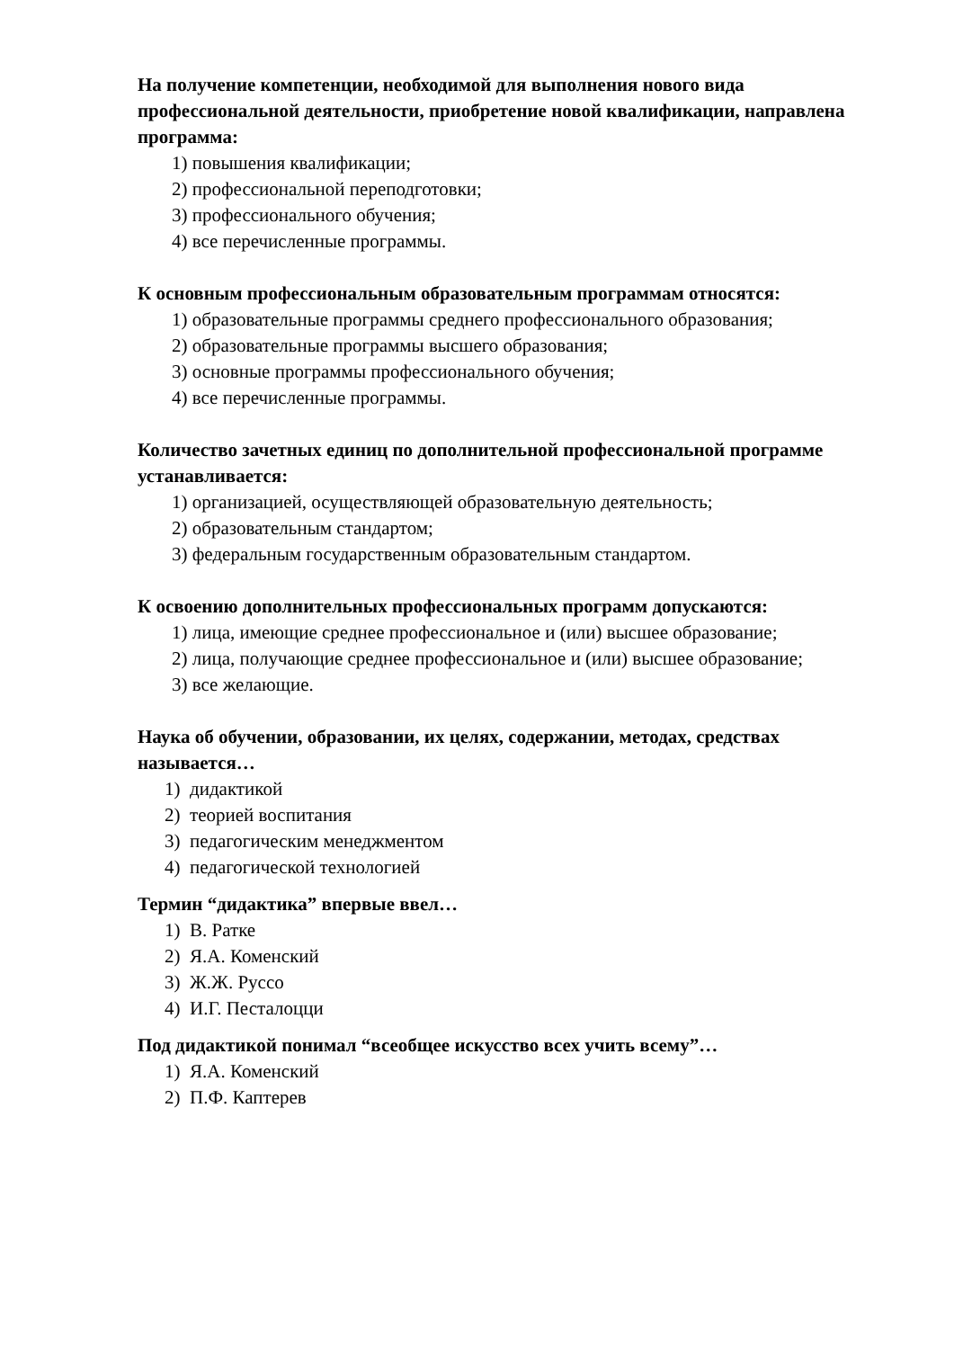На получение компетенции, необходимой для выполнения нового вида профессиональной деятельности, приобретение новой квалификации, направлена программа:
1) повышения квалификации;
2) профессиональной переподготовки;
3) профессионального обучения;
4) все перечисленные программы.
К основным профессиональным образовательным программам относятся:
1) образовательные программы среднего профессионального образования;
2) образовательные программы высшего образования;
3) основные программы профессионального обучения;
4) все перечисленные программы.
Количество зачетных единиц по дополнительной профессиональной программе устанавливается:
1) организацией, осуществляющей образовательную деятельность;
2) образовательным стандартом;
3) федеральным государственным образовательным стандартом.
К освоению дополнительных профессиональных программ допускаются:
1) лица, имеющие среднее профессиональное и (или) высшее образование;
2) лица, получающие среднее профессиональное и (или) высшее образование;
3) все желающие.
Наука об обучении, образовании, их целях, содержании, методах, средствах называется…
1) дидактикой
2) теорией воспитания
3) педагогическим менеджментом
4) педагогической технологией
Термин “дидактика” впервые ввел…
1) В. Ратке
2) Я.А. Коменский
3) Ж.Ж. Руссо
4) И.Г. Песталоцци
Под дидактикой понимал “всеобщее искусство всех учить всему”…
1) Я.А. Коменский
2) П.Ф. Каптерев